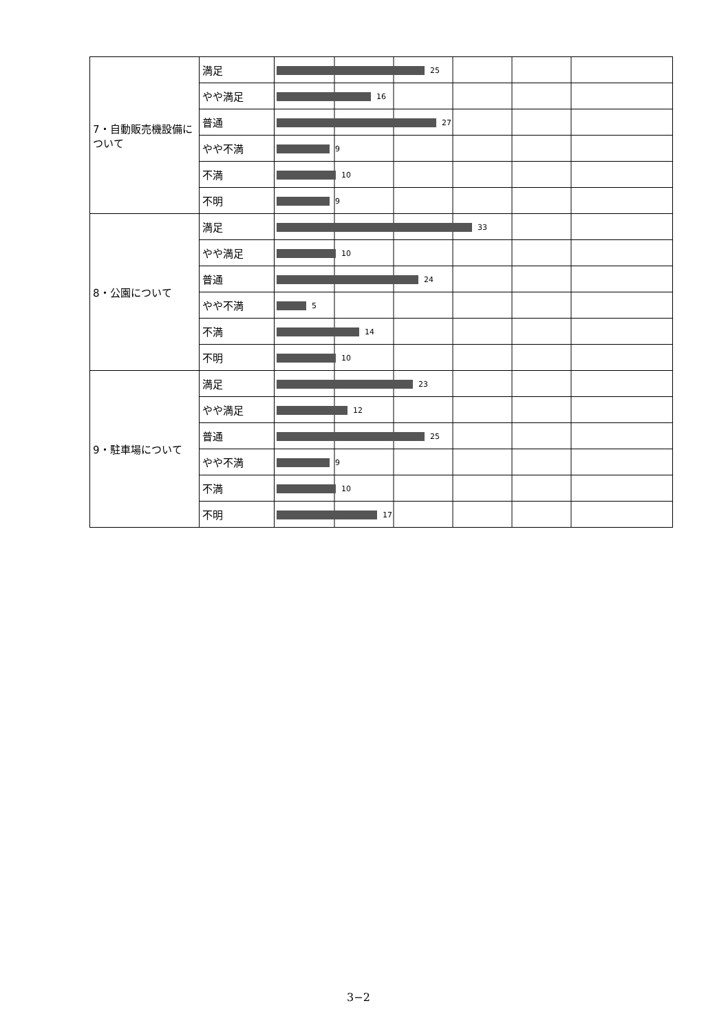| 7・自動販売機設備について | 満足 | 25 |
| | やや満足 | 16 |
| | 普通 | 27 |
| | やや不満 | 9 |
| | 不満 | 10 |
| | 不明 | 9 |
| 8・公園について | 満足 | 33 |
| | やや満足 | 10 |
| | 普通 | 24 |
| | やや不満 | 5 |
| | 不満 | 14 |
| | 不明 | 10 |
| 9・駐車場について | 満足 | 23 |
| | やや満足 | 12 |
| | 普通 | 25 |
| | やや不満 | 9 |
| | 不満 | 10 |
| | 不明 | 17 |
3−2